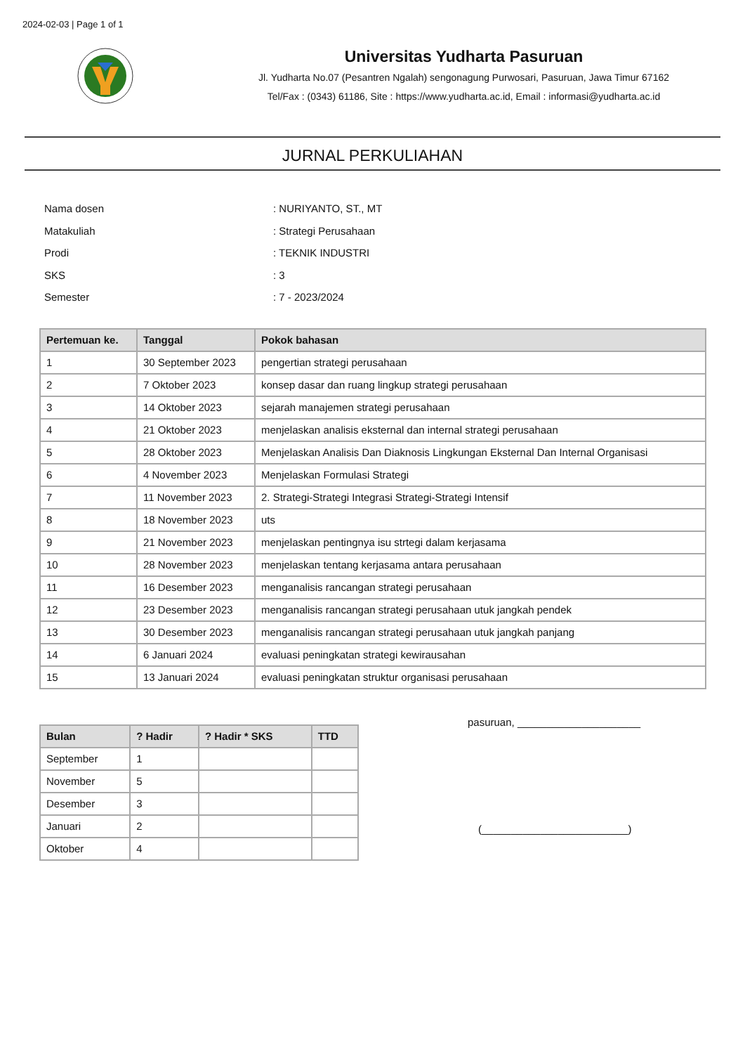2024-02-03 | Page 1 of 1
Universitas Yudharta Pasuruan
Jl. Yudharta No.07 (Pesantren Ngalah) sengonagung Purwosari, Pasuruan, Jawa Timur 67162
Tel/Fax : (0343) 61186, Site : https://www.yudharta.ac.id, Email : informasi@yudharta.ac.id
JURNAL PERKULIAHAN
| Nama dosen | : NURIYANTO, ST., MT |
| Matakuliah | : Strategi Perusahaan |
| Prodi | : TEKNIK INDUSTRI |
| SKS | : 3 |
| Semester | : 7 - 2023/2024 |
| Pertemuan ke. | Tanggal | Pokok bahasan |
| --- | --- | --- |
| 1 | 30 September 2023 | pengertian strategi perusahaan |
| 2 | 7 Oktober 2023 | konsep dasar dan ruang lingkup strategi perusahaan |
| 3 | 14 Oktober 2023 | sejarah manajemen strategi perusahaan |
| 4 | 21 Oktober 2023 | menjelaskan analisis eksternal dan internal strategi perusahaan |
| 5 | 28 Oktober 2023 | Menjelaskan Analisis Dan Diaknosis Lingkungan Eksternal Dan Internal Organisasi |
| 6 | 4 November 2023 | Menjelaskan Formulasi Strategi |
| 7 | 11 November 2023 | 2. Strategi-Strategi Integrasi Strategi-Strategi Intensif |
| 8 | 18 November 2023 | uts |
| 9 | 21 November 2023 | menjelaskan pentingnya isu strtegi dalam kerjasama |
| 10 | 28 November 2023 | menjelaskan tentang kerjasama antara perusahaan |
| 11 | 16 Desember 2023 | menganalisis rancangan strategi perusahaan |
| 12 | 23 Desember 2023 | menganalisis rancangan strategi perusahaan utuk jangkah pendek |
| 13 | 30 Desember 2023 | menganalisis rancangan strategi perusahaan utuk jangkah panjang |
| 14 | 6 Januari 2024 | evaluasi peningkatan strategi kewirausahan |
| 15 | 13 Januari 2024 | evaluasi peningkatan struktur organisasi perusahaan |
| Bulan | ? Hadir | ? Hadir * SKS | TTD |
| --- | --- | --- | --- |
| September | 1 | | |
| November | 5 | | |
| Desember | 3 | | |
| Januari | 2 | | |
| Oktober | 4 | | |
pasuruan, _____________________
(_________________________)